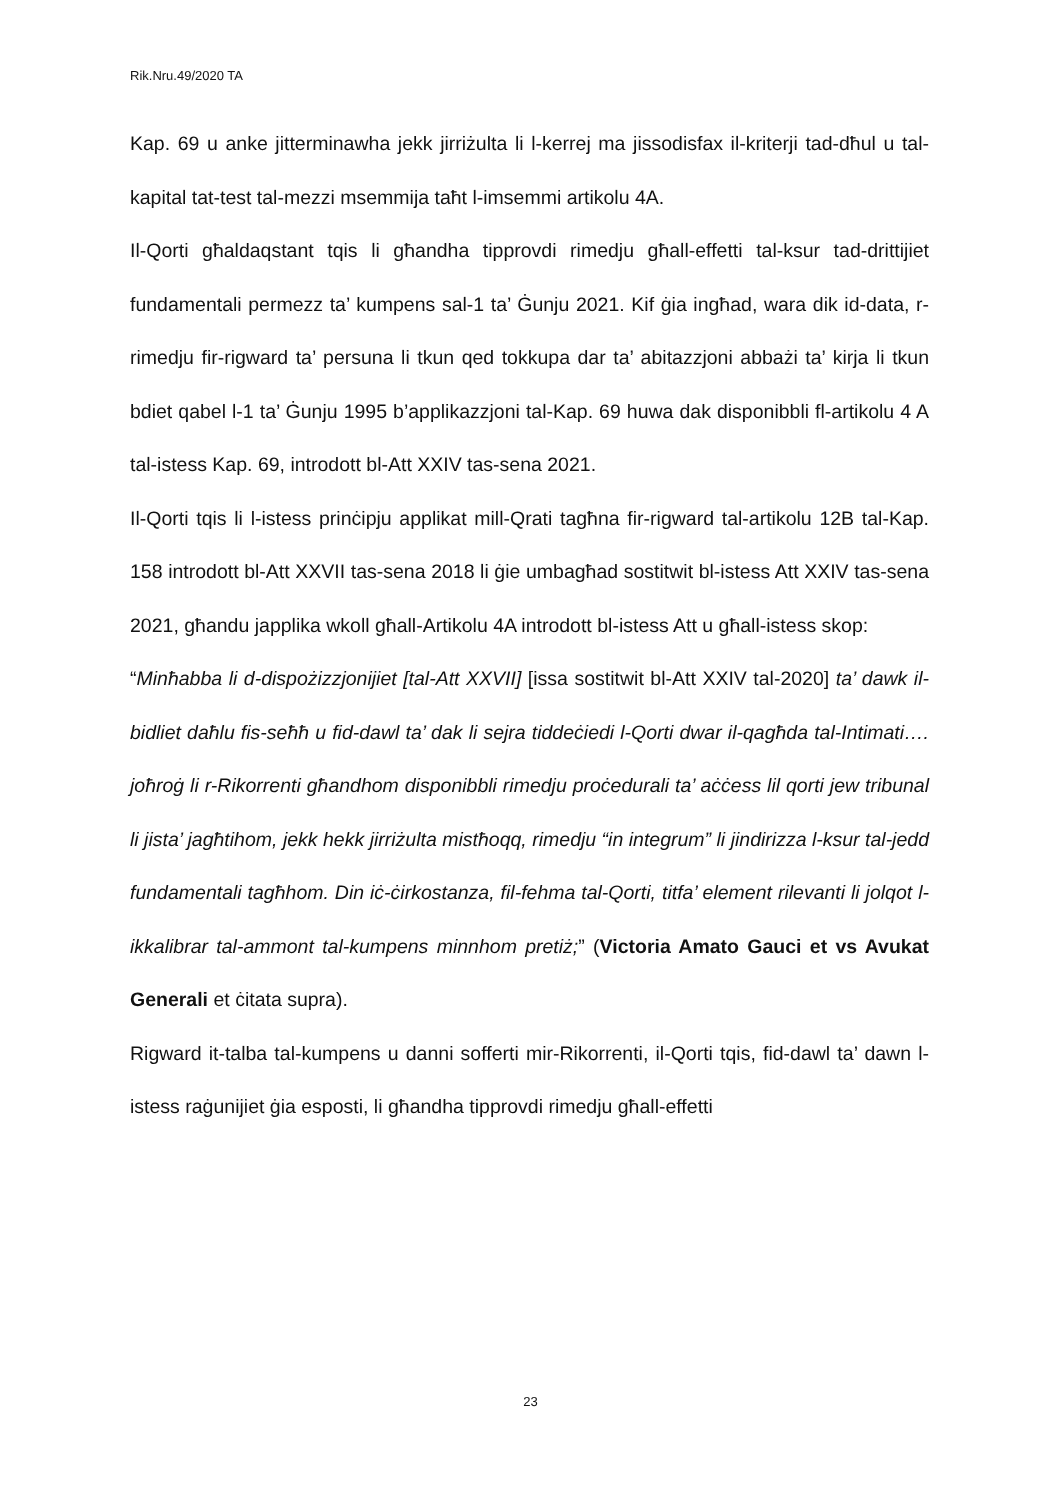Rik.Nru.49/2020 TA
Kap. 69 u anke jitterminawha jekk jirriżulta li l-kerrej ma jissodisfax il-kriterji tad-dħul u tal-kapital tat-test tal-mezzi msemmija taħt l-imsemmi artikolu 4A.
Il-Qorti għaldaqstant tqis li għandha tipprovdi rimedju għall-effetti tal-ksur tad-drittijiet fundamentali permezz ta’ kumpens sal-1 ta’ Ġunju 2021. Kif ġia ingħad, wara dik id-data, r-rimedju fir-rigward ta’ persuna li tkun qed tokkupa dar ta’ abitazzjoni abbażi ta’ kirja li tkun bdiet qabel l-1 ta’ Ġunju 1995 b’applikazzjoni tal-Kap. 69 huwa dak disponibbli fl-artikolu 4 A tal-istess Kap. 69, introdott bl-Att XXIV tas-sena 2021.
Il-Qorti tqis li l-istess prinċipju applikat mill-Qrati tagħna fir-rigward tal-artikolu 12B tal-Kap. 158 introdott bl-Att XXVII tas-sena 2018 li ġie umbagħad sostitwit bl-istess Att XXIV tas-sena 2021, għandu japplika wkoll għall-Artikolu 4A introdott bl-istess Att u għall-istess skop:
“Minħabba li d-dispożizzjonijiet [tal-Att XXVII] [issa sostitwit bl-Att XXIV tal-2020] ta’ dawk il-bidliet daħlu fis-seħħ u fid-dawl ta’ dak li sejra tiddeċiedi l-Qorti dwar il-qagħda tal-Intimati…. joħroġ li r-Rikorrenti għandhom disponibbli rimedju proċedurali ta’ aċċess lil qorti jew tribunal li jista’ jagħtihom, jekk hekk jirriżulta mistħoqq, rimedju “in integrum” li jindirizza l-ksur tal-jedd fundamentali tagħhom. Din iċ-ċirkostanza, fil-fehma tal-Qorti, titfa’ element rilevanti li jolqot l-ikkalibrar tal-ammont tal-kumpens minnhom pretiż;” (Victoria Amato Gauci et vs Avukat Generali et ċitata supra).
Rigward it-talba tal-kumpens u danni sofferti mir-Rikorrenti, il-Qorti tqis, fid-dawl ta’ dawn l-istess raġunijiet ġia esposti, li għandha tipprovdi rimedju għall-effetti
23